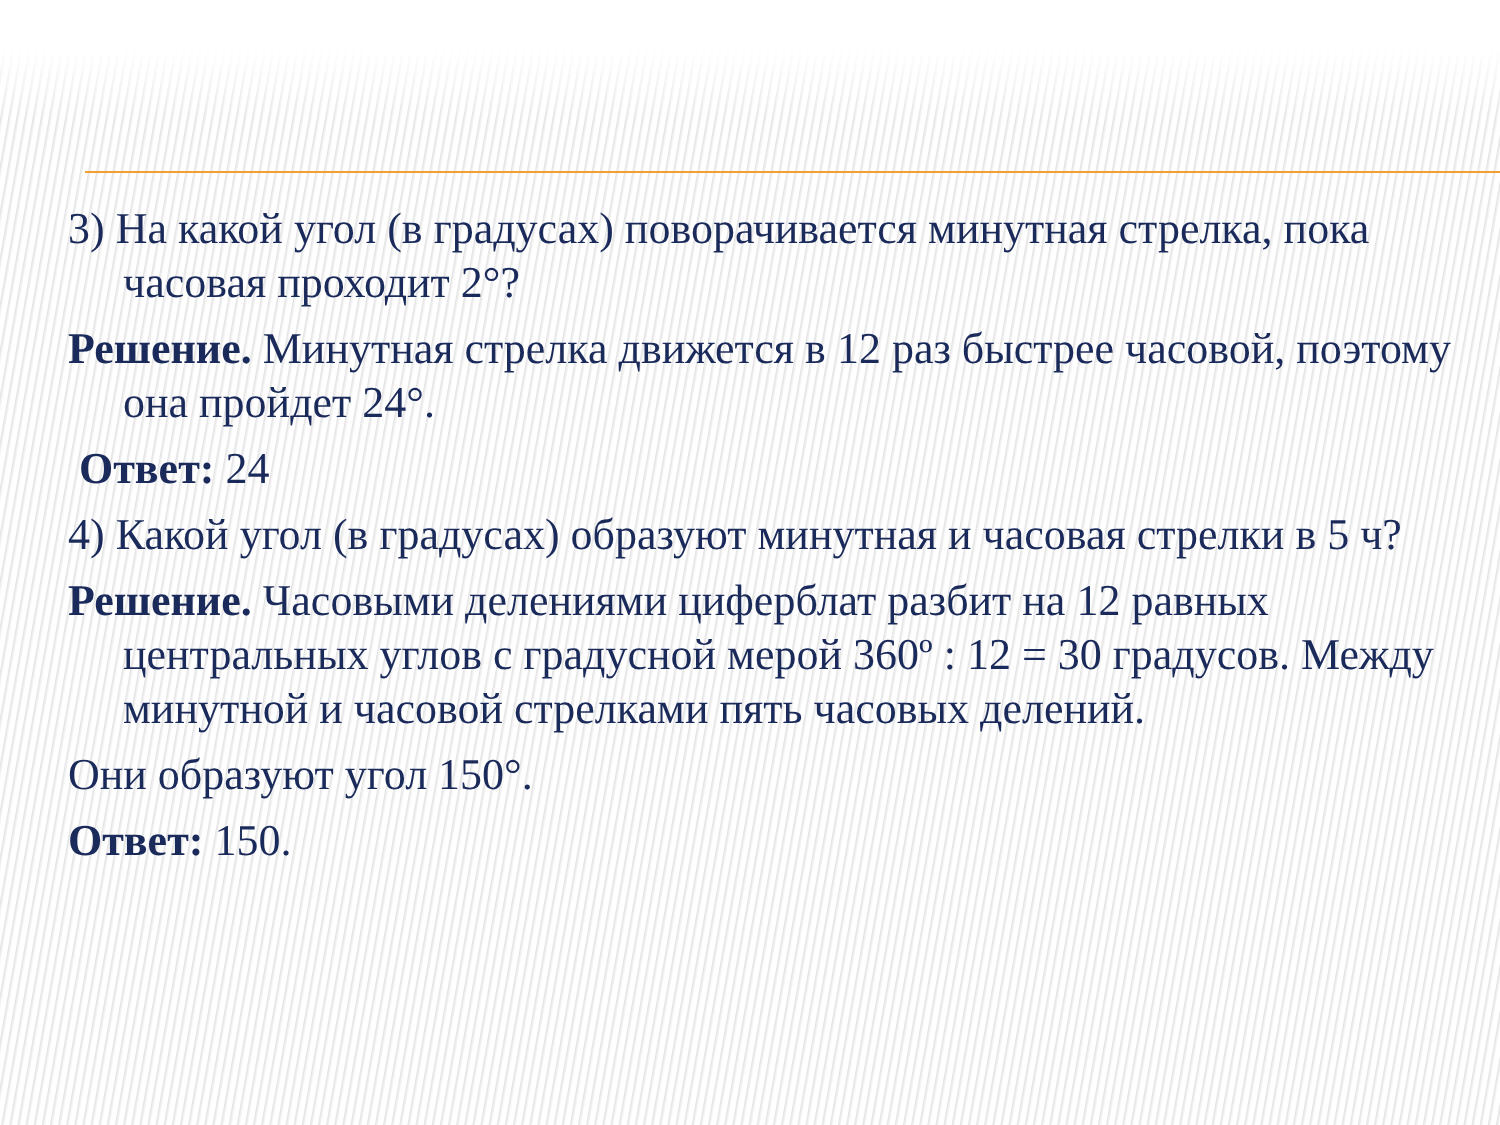3) На какой угол (в градусах) поворачивается минутная стрелка, пока часовая проходит 2°?
Решение. Минутная стрелка движется в 12 раз быстрее часовой, поэтому она пройдет 24°.
Ответ: 24
4) Какой угол (в градусах) образуют минутная и часовая стрелки в 5 ч?
Решение. Часовыми делениями циферблат разбит на 12 равных центральных углов с градусной мерой 360º : 12 = 30 градусов. Между минутной и часовой стрелками пять часовых делений.
Они образуют угол 150°.
Ответ: 150.